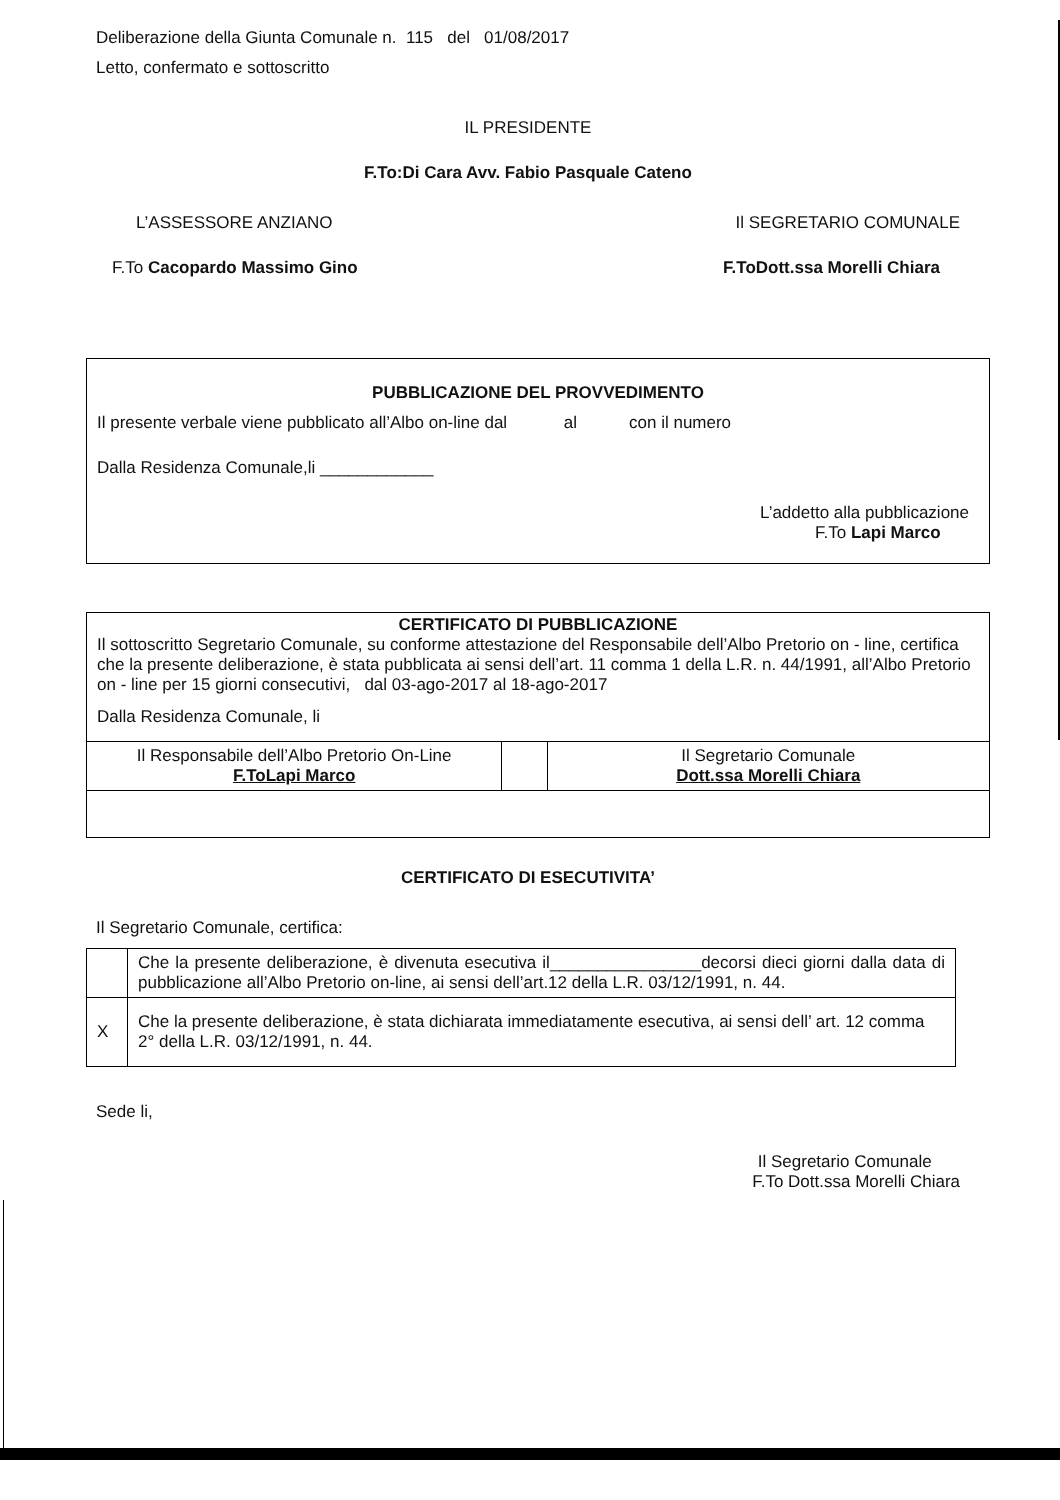Deliberazione della Giunta Comunale n. 115 del 01/08/2017
Letto, confermato e sottoscritto
IL PRESIDENTE
F.To:Di Cara Avv. Fabio Pasquale Cateno
L’ASSESSORE ANZIANO Il SEGRETARIO COMUNALE
F.To Cacopardo Massimo Gino F.ToDott.ssa Morelli Chiara
PUBBLICAZIONE DEL PROVVEDIMENTO
Il presente verbale viene pubblicato all’Albo on-line dal al con il numero
Dalla Residenza Comunale,li ____________
L’addetto alla pubblicazione
F.To Lapi Marco
CERTIFICATO DI PUBBLICAZIONE
Il sottoscritto Segretario Comunale, su conforme attestazione del Responsabile dell’Albo Pretorio on - line, certifica che la presente deliberazione, è stata pubblicata ai sensi dell’art. 11 comma 1 della L.R. n. 44/1991, all’Albo Pretorio on - line per 15 giorni consecutivi, dal 03-ago-2017 al 18-ago-2017
Dalla Residenza Comunale, li
| Il Responsabile dell’Albo Pretorio On-Line F.ToLapi Marco | | Il Segretario Comunale Dott.ssa Morelli Chiara |
CERTIFICATO DI ESECUTIVITA’
Il Segretario Comunale, certifica:
| | Che la presente deliberazione, è divenuta esecutiva il________________decorsi dieci giorni dalla data di pubblicazione all’Albo Pretorio on-line, ai sensi dell’art.12 della L.R. 03/12/1991, n. 44. |
| X | Che la presente deliberazione, è stata dichiarata immediatamente esecutiva, ai sensi dell’ art. 12 comma 2° della L.R. 03/12/1991, n. 44. |
Sede li,
Il Segretario Comunale
F.To Dott.ssa Morelli Chiara